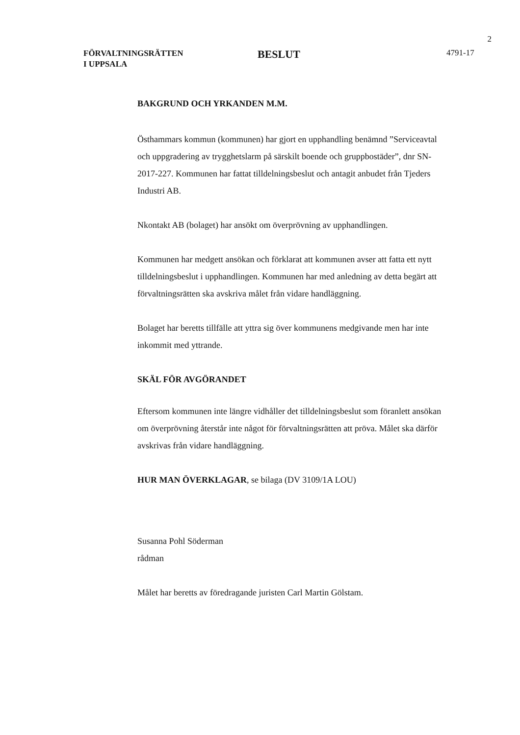2
FÖRVALTNINGSRÄTTEN
I UPPSALA
BESLUT
4791-17
BAKGRUND OCH YRKANDEN M.M.
Östhammars kommun (kommunen) har gjort en upphandling benämnd ”Serviceavtal och uppgradering av trygghetslarm på särskilt boende och gruppbostäder”, dnr SN-2017-227. Kommunen har fattat tilldelningsbeslut och antagit anbudet från Tjeders Industri AB.
Nkontakt AB (bolaget) har ansökt om överprövning av upphandlingen.
Kommunen har medgett ansökan och förklarat att kommunen avser att fatta ett nytt tilldelningsbeslut i upphandlingen. Kommunen har med anledning av detta begärt att förvaltningsrätten ska avskriva målet från vidare handläggning.
Bolaget har beretts tillfälle att yttra sig över kommunens medgivande men har inte inkommit med yttrande.
SKÄL FÖR AVGÖRANDET
Eftersom kommunen inte längre vidhåller det tilldelningsbeslut som föranlett ansökan om överprövning återstår inte något för förvaltningsrätten att pröva. Målet ska därför avskrivas från vidare handläggning.
HUR MAN ÖVERKLAGAR, se bilaga (DV 3109/1A LOU)
Susanna Pohl Söderman
rådman
Målet har beretts av föredragande juristen Carl Martin Gölstam.